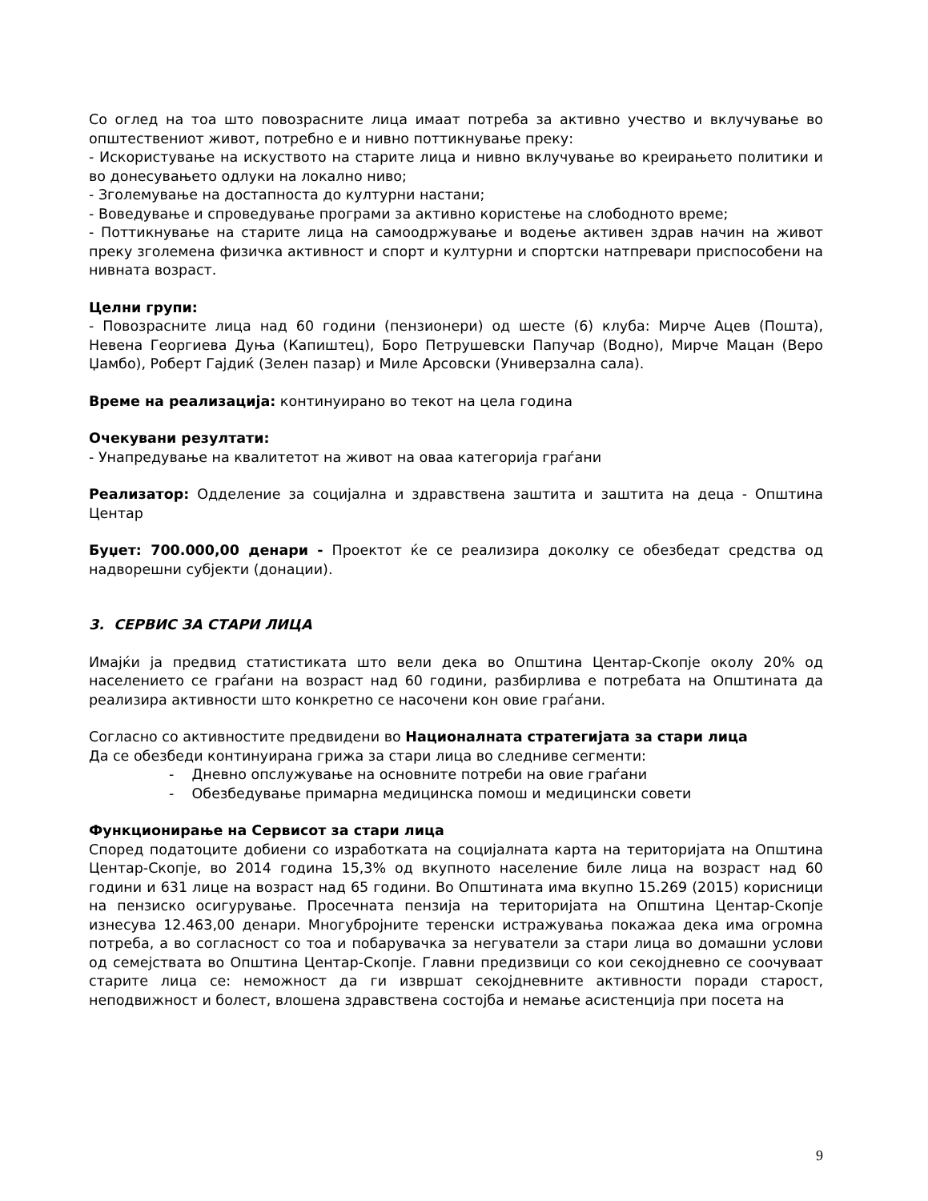Со оглед на тоа што повозрасните лица имаат потреба за активно учество и вклучување во општествениот живот, потребно е и нивно поттикнување преку:
- Искористување на искуството на старите лица и нивно вклучување во креирањето политики и во донесувањето одлуки на локално ниво;
- Зголемување на достапноста до културни настани;
- Воведување и спроведување програми за активно користење на слободното време;
- Поттикнување на старите лица на самоодржување и водење активен здрав начин на живот преку зголемена физичка активност и спорт и културни и спортски натпревари приспособени на нивната возраст.
Целни групи:
- Повозрасните лица над 60 години (пензионери) од шесте (6) клуба: Мирче Ацев (Пошта), Невена Георгиева Дуња (Капиштец), Боро Петрушевски Папучар (Водно), Мирче Мацан (Веро Џамбо), Роберт Гајдиќ (Зелен пазар) и Миле Арсовски (Универзална сала).
Време на реализација: континуирано во текот на цела година
Очекувани резултати:
- Унапредување на квалитетот на живот на оваа категорија граѓани
Реализатор: Одделение за социјална и здравствена заштита и заштита на деца - Општина Центар
Буџет: 700.000,00 денари - Проектот ќе се реализира доколку се обезбедат средства од надворешни субјекти (донации).
3. СЕРВИС ЗА СТАРИ ЛИЦА
Имајќи ја предвид статистиката што вели дека во Општина Центар-Скопје околу 20% од населението се граѓани на возраст над 60 години, разбирлива е потребата на Општината да реализира активности што конкретно се насочени кон овие граѓани.
Согласно со активностите предвидени во Националната стратегијата за стари лица
Да се обезбеди континуирана грижа за стари лица во следниве сегменти:
- Дневно опслужување на основните потреби на овие граѓани
- Обезбедување примарна медицинска помош и медицински совети
Функционирање на Сервисот за стари лица
Според податоците добиени со изработката на социјалната карта на територијата на Општина Центар-Скопје, во 2014 година 15,3% од вкупното население биле лица на возраст над 60 години и 631 лице на возраст над 65 години. Во Општината има вкупно 15.269 (2015) корисници на пензиско осигурување. Просечната пензија на територијата на Општина Центар-Скопје изнесува 12.463,00 денари. Многубројните теренски истражувања покажаа дека има огромна потреба, а во согласност со тоа и побарувачка за негуватели за стари лица во домашни услови од семејствата во Општина Центар-Скопје. Главни предизвици со кои секојдневно се соочуваат старите лица се: неможност да ги извршат секојдневните активности поради старост, неподвижност и болест, влошена здравствена состојба и немање асистенција при посета на
9